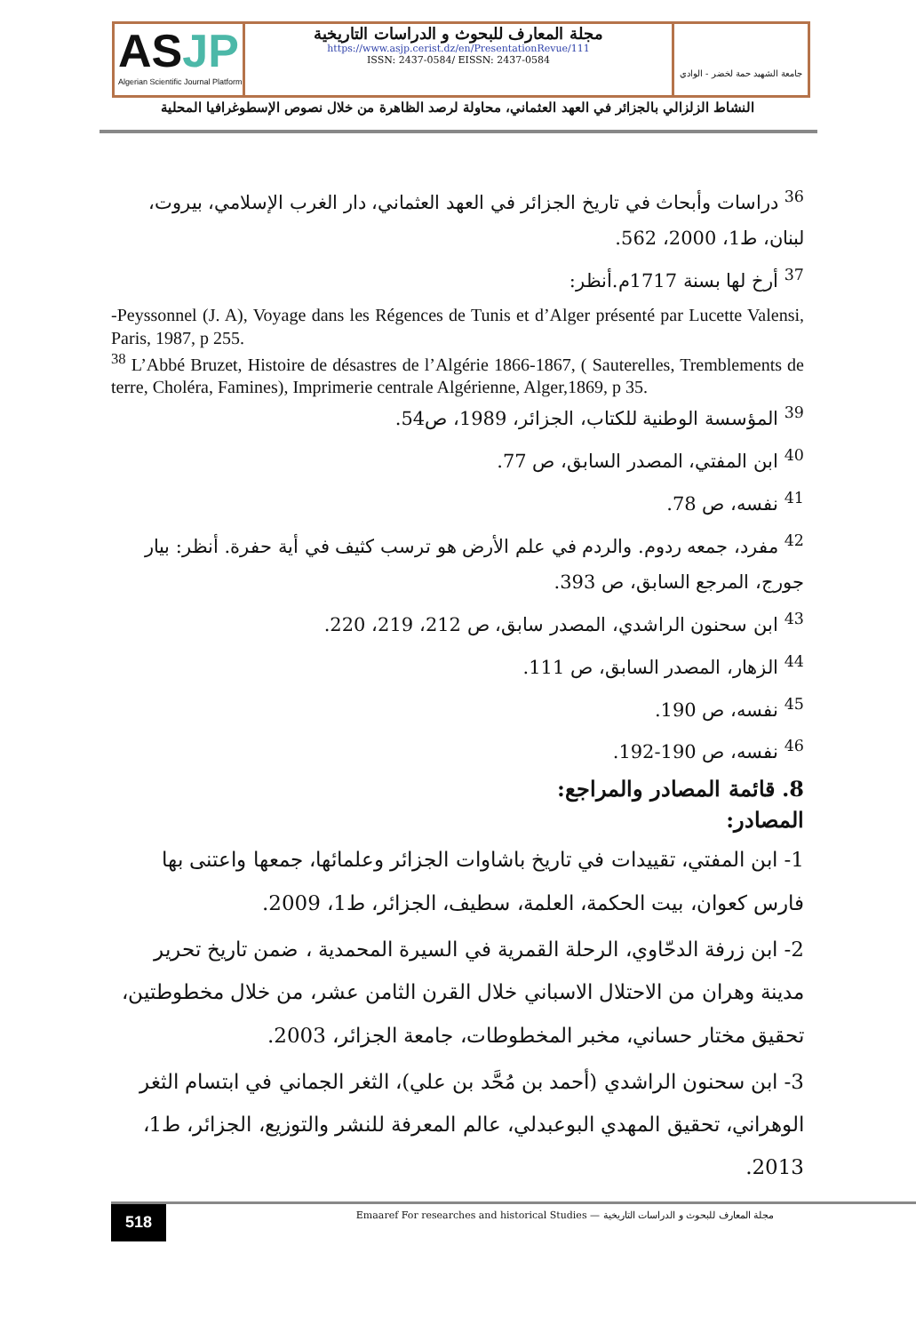ASJP
Algerian Scientific Journal Platform
مجلة المعارف للبحوث و الدراسات التاريخية
https://www.asjp.cerist.dz/en/PresentationRevue/111
ISSN: 2437-0584/ EISSN: 2437-0584
جامعة الشهيد حمة لخضر - الوادي
النشاط الزلزالي بالجزائر في العهد العثماني، محاولة لرصد الظاهرة من خلال نصوص الإسطوغرافيا المحلية
<sup>36</sup> دراسات وأبحاث في تاريخ الجزائر في العهد العثماني، دار الغرب الإسلامي، بيروت، لبنان، ط1، 2000، 562.
<sup>37</sup> أرخ لها بسنة 1717م.أنظر:
-Peyssonnel (J. A), Voyage dans les Régences de Tunis et d’Alger présenté par Lucette Valensi, Paris, 1987, p 255.
<sup>38</sup> L’Abbé Bruzet, Histoire de désastres de l’Algérie 1866-1867, ( Sauterelles, Tremblements de terre, Choléra, Famines), Imprimerie centrale Algérienne, Alger,1869, p 35.
<sup>39</sup> المؤسسة الوطنية للكتاب، الجزائر، 1989، ص54.
<sup>40</sup> ابن المفتي، المصدر السابق، ص 77.
<sup>41</sup> نفسه، ص 78.
<sup>42</sup> مفرد، جمعه ردوم. والردم في علم الأرض هو ترسب كثيف في أية حفرة. أنظر: بيار جورج، المرجع السابق، ص 393.
<sup>43</sup> ابن سحنون الراشدي، المصدر سابق، ص 212، 219، 220.
<sup>44</sup> الزهار، المصدر السابق، ص 111.
<sup>45</sup> نفسه، ص 190.
<sup>46</sup> نفسه، ص 190-192.
8. قائمة المصادر والمراجع:
المصادر:
1- ابن المفتي، تقييدات في تاريخ باشاوات الجزائر وعلمائها، جمعها واعتنى بها فارس كعوان، بيت الحكمة، العلمة، سطيف، الجزائر، ط1، 2009.
2- ابن زرفة الدحّاوي، الرحلة القمرية في السيرة المحمدية ، ضمن تاريخ تحرير مدينة وهران من الاحتلال الاسباني خلال القرن الثامن عشر، من خلال مخطوطتين، تحقيق مختار حساني، مخبر المخطوطات، جامعة الجزائر، 2003.
3- ابن سحنون الراشدي (أحمد بن مُحَّد بن علي)، الثغر الجماني في ابتسام الثغر الوهراني، تحقيق المهدي البوعبدلي، عالم المعرفة للنشر والتوزيع، الجزائر، ط1، 2013.
518
Emaaref For researches and historical Studies — مجلة المعارف للبحوث و الدراسات التاريخية